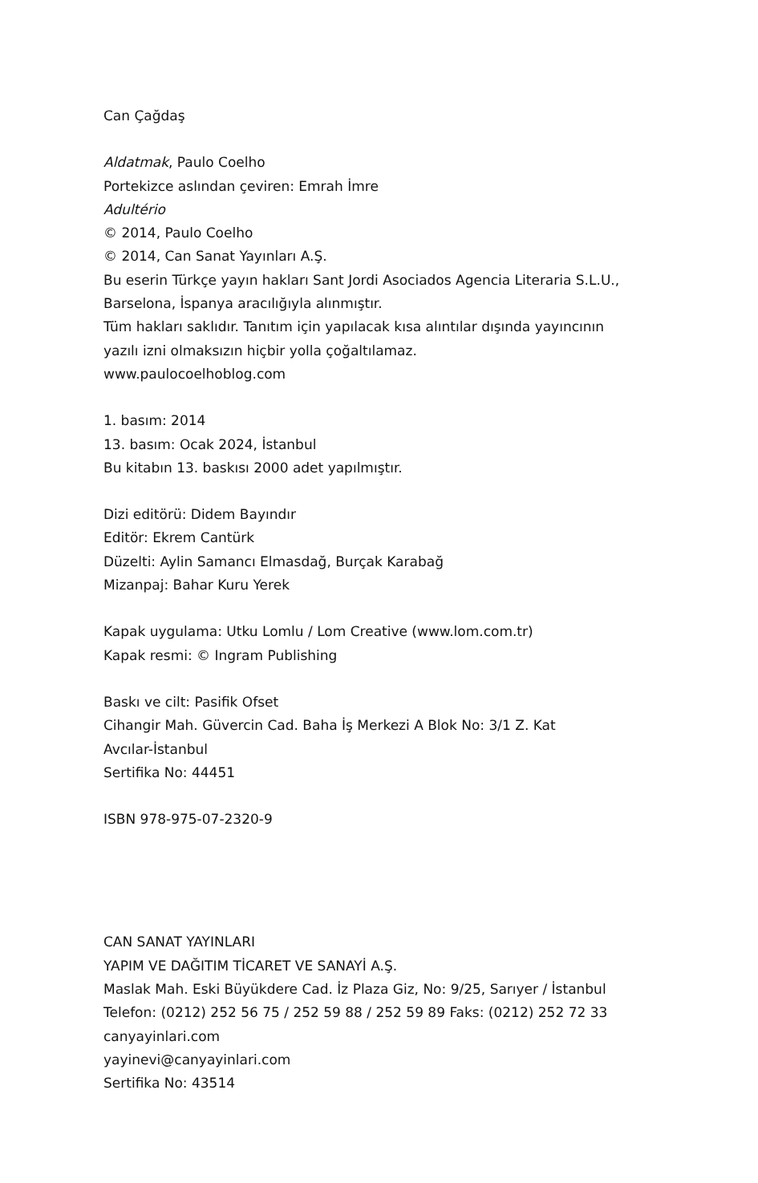Can Çağdaş
Aldatmak, Paulo Coelho
Portekizce aslından çeviren: Emrah İmre
Adultério
© 2014, Paulo Coelho
© 2014, Can Sanat Yayınları A.Ş.
Bu eserin Türkçe yayın hakları Sant Jordi Asociados Agencia Literaria S.L.U.,
Barselona, İspanya aracılığıyla alınmıştır.
Tüm hakları saklıdır. Tanıtım için yapılacak kısa alıntılar dışında yayıncının
yazılı izni olmaksızın hiçbir yolla çoğaltılamaz.
www.paulocoelhoblog.com
1. basım: 2014
13. basım: Ocak 2024, İstanbul
Bu kitabın 13. baskısı 2000 adet yapılmıştır.
Dizi editörü: Didem Bayındır
Editör: Ekrem Cantürk
Düzelti: Aylin Samancı Elmasdağ, Burçak Karabağ
Mizanpaj: Bahar Kuru Yerek
Kapak uygulama: Utku Lomlu / Lom Creative (www.lom.com.tr)
Kapak resmi: © Ingram Publishing
Baskı ve cilt: Pasifik Ofset
Cihangir Mah. Güvercin Cad. Baha İş Merkezi A Blok No: 3/1 Z. Kat
Avcılar-İstanbul
Sertifika No: 44451
ISBN 978-975-07-2320-9
CAN SANAT YAYINLARI
YAPIM VE DAĞITIM TİCARET VE SANAYİ A.Ş.
Maslak Mah. Eski Büyükdere Cad. İz Plaza Giz, No: 9/25, Sarıyer / İstanbul
Telefon: (0212) 252 56 75 / 252 59 88 / 252 59 89 Faks: (0212) 252 72 33
canyayinlari.com
yayinevi@canyayinlari.com
Sertifika No: 43514